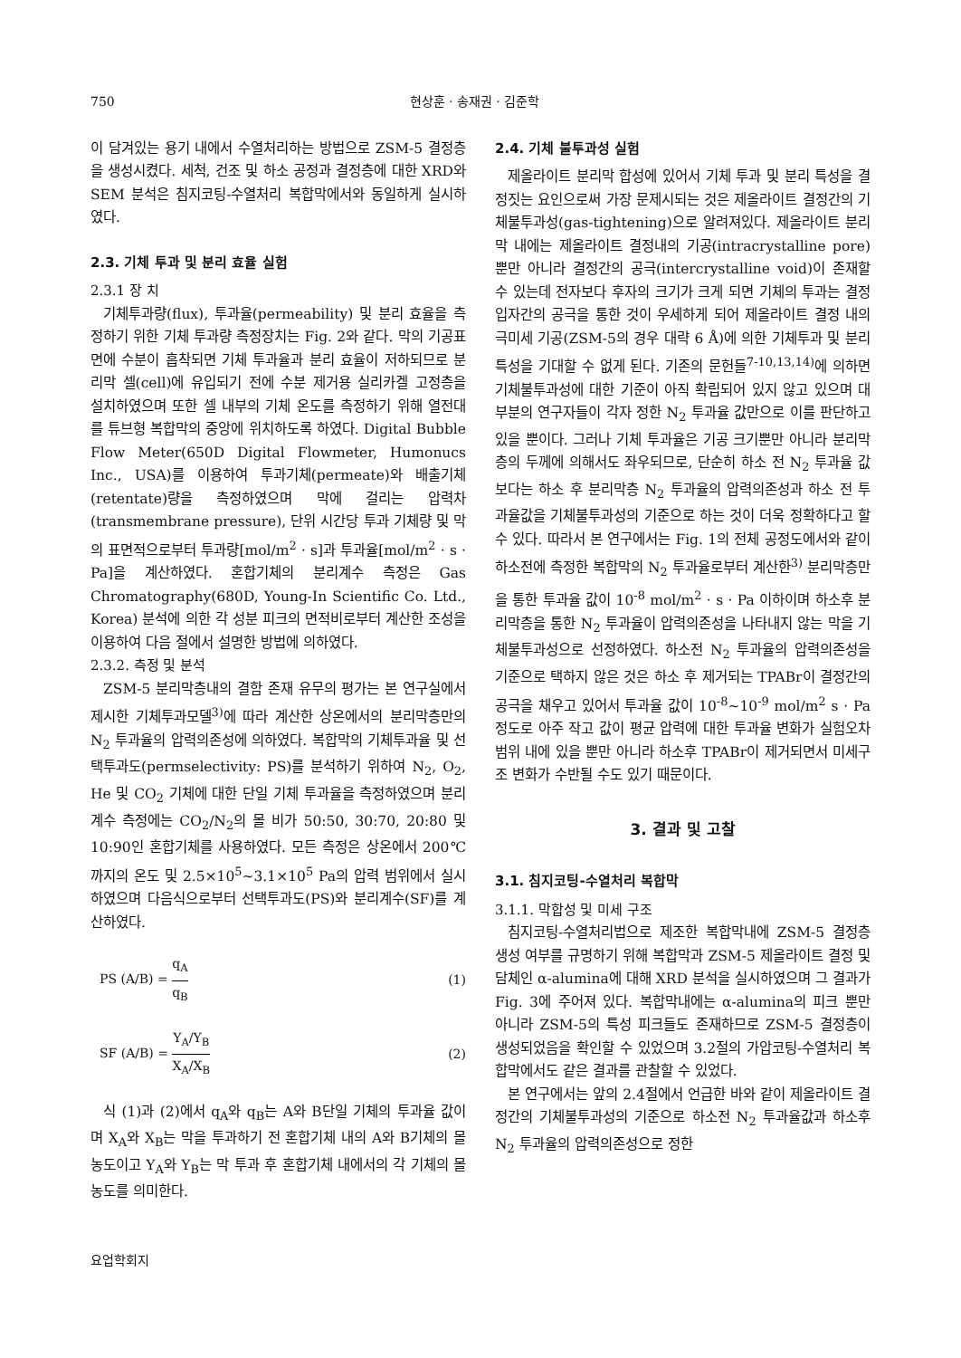750 현상훈 · 송재권 · 김준학
이 담겨있는 용기 내에서 수열처리하는 방법으로 ZSM-5 결정층을 생성시켰다. 세척, 건조 및 하소 공정과 결정층에 대한 XRD와 SEM 분석은 침지코팅-수열처리 복합막에서와 동일하게 실시하였다.
2.3. 기체 투과 및 분리 효율 실험
2.3.1 장 치
기체투과량(flux), 투과율(permeability) 및 분리 효율을 측정하기 위한 기체 투과량 측정장치는 Fig. 2와 같다. 막의 기공표면에 수분이 흡착되면 기체 투과율과 분리 효율이 저하되므로 분리막 셀(cell)에 유입되기 전에 수분 제거용 실리카겔 고정층을 설치하였으며 또한 셀 내부의 기체 온도를 측정하기 위해 열전대를 튜브형 복합막의 중앙에 위치하도록 하였다. Digital Bubble Flow Meter(650D Digital Flowmeter, Humonucs Inc., USA)를 이용하여 투과기체(permeate)와 배출기체(retentate)량을 측정하였으며 막에 걸리는 압력차(transmembrane pressure), 단위 시간당 투과 기체량 및 막의 표면적으로부터 투과량[mol/m<sup>2</sup> · s]과 투과율[mol/m<sup>2</sup> · s · Pa]을 계산하였다. 혼합기체의 분리계수 측정은 Gas Chromatography(680D, Young-In Scientific Co. Ltd., Korea) 분석에 의한 각 성분 피크의 면적비로부터 계산한 조성을 이용하여 다음 절에서 설명한 방법에 의하였다.
2.3.2. 측정 및 분석
ZSM-5 분리막층내의 결함 존재 유무의 평가는 본 연구실에서 제시한 기체투과모델<sup>3)</sup>에 따라 계산한 상온에서의 분리막층만의 N<sub>2</sub> 투과율의 압력의존성에 의하였다. 복합막의 기체투과율 및 선택투과도(permselectivity: PS)를 분석하기 위하여 N<sub>2</sub>, O<sub>2</sub>, He 및 CO<sub>2</sub> 기체에 대한 단일 기체 투과율을 측정하였으며 분리계수 측정에는 CO<sub>2</sub>/N<sub>2</sub>의 몰 비가 50:50, 30:70, 20:80 및 10:90인 혼합기체를 사용하였다. 모든 측정은 상온에서 200℃ 까지의 온도 및 2.5×10<sup>5</sup>~3.1×10<sup>5</sup> Pa의 압력 범위에서 실시하였으며 다음식으로부터 선택투과도(PS)와 분리계수(SF)를 계산하였다.
PS (A/B) = q<sub>A</sub> q<sub>B</sub> (1)
SF (A/B) = Y<sub>A</sub>/Y<sub>B</sub> X<sub>A</sub>/X<sub>B</sub> (2)
식 (1)과 (2)에서 q<sub>A</sub>와 q<sub>B</sub>는 A와 B단일 기체의 투과율 값이며 X<sub>A</sub>와 X<sub>B</sub>는 막을 투과하기 전 혼합기체 내의 A와 B기체의 몰농도이고 Y<sub>A</sub>와 Y<sub>B</sub>는 막 투과 후 혼합기체 내에서의 각 기체의 몰농도를 의미한다.
요업학회지
2.4. 기체 불투과성 실험
제올라이트 분리막 합성에 있어서 기체 투과 및 분리 특성을 결정짓는 요인으로써 가장 문제시되는 것은 제올라이트 결정간의 기체불투과성(gas-tightening)으로 알려져있다. 제올라이트 분리막 내에는 제올라이트 결정내의 기공(intracrystalline pore) 뿐만 아니라 결정간의 공극(intercrystalline void)이 존재할 수 있는데 전자보다 후자의 크기가 크게 되면 기체의 투과는 결정입자간의 공극을 통한 것이 우세하게 되어 제올라이트 결정 내의 극미세 기공(ZSM-5의 경우 대략 6 Å)에 의한 기체투과 및 분리 특성을 기대할 수 없게 된다. 기존의 문헌들<sup>7-10,13,14)</sup>에 의하면 기체불투과성에 대한 기준이 아직 확립되어 있지 않고 있으며 대부분의 연구자들이 각자 정한 N<sub>2</sub> 투과율 값만으로 이를 판단하고 있을 뿐이다. 그러나 기체 투과율은 기공 크기뿐만 아니라 분리막층의 두께에 의해서도 좌우되므로, 단순히 하소 전 N<sub>2</sub> 투과율 값보다는 하소 후 분리막층 N<sub>2</sub> 투과율의 압력의존성과 하소 전 투과율값을 기체불투과성의 기준으로 하는 것이 더욱 정확하다고 할 수 있다. 따라서 본 연구에서는 Fig. 1의 전체 공정도에서와 같이 하소전에 측정한 복합막의 N<sub>2</sub> 투과율로부터 계산한<sup>3)</sup> 분리막층만을 통한 투과율 값이 10<sup>-8</sup> mol/m<sup>2</sup> · s · Pa 이하이며 하소후 분리막층을 통한 N<sub>2</sub> 투과율이 압력의존성을 나타내지 않는 막을 기체불투과성으로 선정하였다. 하소전 N<sub>2</sub> 투과율의 압력의존성을 기준으로 택하지 않은 것은 하소 후 제거되는 TPABr이 결정간의 공극을 채우고 있어서 투과율 값이 10<sup>-8</sup>~10<sup>-9</sup> mol/m<sup>2</sup> s · Pa 정도로 아주 작고 값이 평균 압력에 대한 투과율 변화가 실험오차범위 내에 있을 뿐만 아니라 하소후 TPABr이 제거되면서 미세구조 변화가 수반될 수도 있기 때문이다.
3. 결과 및 고찰
3.1. 침지코팅-수열처리 복합막
3.1.1. 막합성 및 미세 구조
침지코팅-수열처리법으로 제조한 복합막내에 ZSM-5 결정층 생성 여부를 규명하기 위해 복합막과 ZSM-5 제올라이트 결정 및 담체인 α-alumina에 대해 XRD 분석을 실시하였으며 그 결과가 Fig. 3에 주어져 있다. 복합막내에는 α-alumina의 피크 뿐만 아니라 ZSM-5의 특성 피크들도 존재하므로 ZSM-5 결정층이 생성되었음을 확인할 수 있었으며 3.2절의 가압코팅-수열처리 복합막에서도 같은 결과를 관찰할 수 있었다.
본 연구에서는 앞의 2.4절에서 언급한 바와 같이 제올라이트 결정간의 기체불투과성의 기준으로 하소전 N<sub>2</sub> 투과율값과 하소후 N<sub>2</sub> 투과율의 압력의존성으로 정한